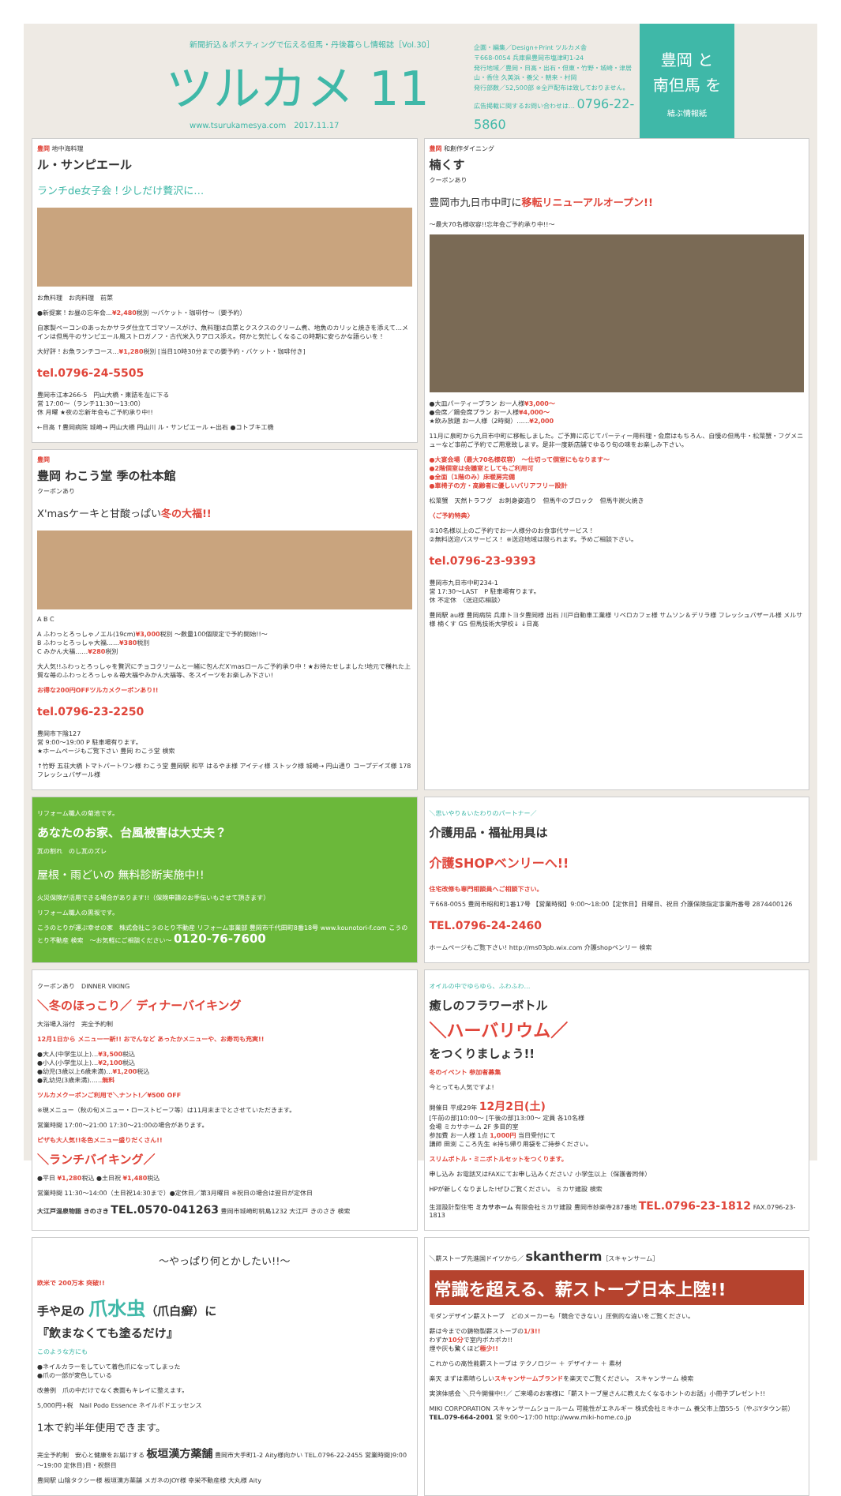新聞折込＆ポスティングで伝える但馬・丹後暮らし情報誌［Vol.30］
ツルカメ 11
www.tsurukamesya.com　2017.11.17
企画・編集／Design+Print ツルカメ舎
〒668-0054 兵庫県豊岡市塩津町1-24
発行地域／豊岡・日高・出石・但東・竹野・城崎・津居山・香住 久美浜・養父・朝来・村岡
発行部数／52,500部 ※全戸配布は致しておりません。
広告掲載に関するお問い合わせは… 0796-22-5860
豊岡 と
南但馬 を
結ぶ情報紙
豊岡 地中海料理
ル・サンピエール
ランチde女子会！少しだけ贅沢に…
お魚料理　お肉料理　前菜
●新提案！お昼の忘年会…¥2,480税別 ～バケット・珈琲付～（要予約）
自家製ベーコンのあったかサラダ仕立てゴマソースがけ、魚料理は白菜とクスクスのクリーム煮、地魚のカリッと焼きを添えて…メインは但馬牛のサンピエール風ストロガノフ・古代米入りアロス添え。何かと気忙しくなるこの時期に安らかな語らいを！
大好評！お魚ランチコース…¥1,280税別 [当日10時30分までの要予約・バケット・珈琲付き]
tel.0796-24-5505
豊岡市江本266-5　円山大橋・東詰を左に下る
営 17:00～（ランチ11:30～13:00）
休 月曜 ★夜の忘新年会もご予約承り中!!
←日高 ↑豊岡病院 城崎→ 円山大橋 円山川 ル・サンピエール ←出石 ●コトブキ工機
豊岡 和創作ダイニング
楠くす
クーポンあり
豊岡市九日市中町に移転リニューアルオープン!!
～最大70名様収容!!忘年会ご予約承り中!!～
●大皿パーティープラン お一人様¥3,000～
●会席／鍋会席プラン お一人様¥4,000～
★飲み放題 お一人様（2時間）……¥2,000
11月に泉町から九日市中町に移転しました。ご予算に応じてパーティー用料理・会席はもちろん、自慢の但馬牛・松葉蟹・フグメニューなど事前ご予約でご用意致します。是非一度新店舗でゆるり旬の味をお楽しみ下さい。
●大宴会場（最大70名様収容） ～仕切って個室にもなります～
●2階個室は会議室としてもご利用可
●全面（1階のみ）床暖房完備
●車椅子の方・高齢者に優しいバリアフリー設計
松葉蟹　天然トラフグ　お刺身姿造り　但馬牛のブロック　但馬牛炭火焼き
〈ご予約特典〉
①10名様以上のご予約でお一人様分のお食事代サービス！
②無料送迎バスサービス！ ※送迎地域は限られます。予めご相談下さい。
tel.0796-23-9393
豊岡市九日市中町234-1
営 17:30～LAST　P 駐車場有ります。
休 不定休　〈送迎応相談〉
豊岡駅 au様 豊岡病院 兵庫トヨタ豊岡様 出石 川戸自動車工業様 リベロカフェ様 サムソン＆デリラ様 フレッシュバザール様 メルサ様 楠くす GS 但馬技術大学校↓ ↓日高
豊岡
豊岡 わこう堂 季の杜本館
クーポンあり
X'masケーキと甘酸っぱい冬の大福!!
A B C
A ふわっとろっしゃノエル(19cm)¥3,000税別 ～数量100個限定で予約開始!!～
B ふわっとろっしゃ大福……¥380税別
C みかん大福……¥280税別
大人気!!ふわっとろっしゃを贅沢にチョコクリームと一緒に包んだX'masロールご予約承り中！★お待たせしました!地元で穫れた上質な苺のふわっとろっしゃ＆苺大福やみかん大福等、冬スイーツをお楽しみ下さい!
お得な200円OFFツルカメクーポンあり!!
tel.0796-23-2250
豊岡市下陰127
営 9:00～19:00 P 駐車場有ります。
★ホームページもご覧下さい 豊岡 わこう堂 検索
↑竹野 五荘大橋 トマトパートワン様 わこう堂 豊岡駅 和平 はるやま様 アイティ様 ストック様 城崎→ 円山通り コープデイズ様 178 フレッシュバザール様
リフォーム職人の菊池です。
あなたのお家、台風被害は大丈夫？
瓦の割れ　のし瓦のズレ
屋根・雨どいの 無料診断実施中!!
火災保険が活用できる場合があります!!（保険申請のお手伝いもさせて頂きます）
リフォーム職人の黒坂です。
こうのとりが運ぶ幸せの家　株式会社こうのとり不動産 リフォーム事業部 豊岡市千代田町8番18号 www.kounotori-f.com こうのとり不動産 検索　～お気軽にご相談ください～ 0120-76-7600
＼思いやり＆いたわりのパートナー／
介護用品・福祉用具は
介護SHOPベンリーへ!!
住宅改修も専門相談員へご相談下さい。
〒668-0055 豊岡市昭和町1番17号 【営業時間】9:00～18:00【定休日】日曜日、祝日 介護保険指定事業所番号 2874400126
TEL.0796-24-2460
ホームページもご覧下さい! http://ms03pb.wix.com 介護shopベンリー 検索
クーポンあり　DINNER VIKING
＼冬のほっこり／ ディナーバイキング
大浴場入浴付　完全予約制
12月1日から メニュー一新!! おでんなど あったかメニューや、お寿司も充実!!
●大人(中学生以上)…¥3,500税込
●小人(小学生以上)…¥2,100税込
●幼児(3歳以上6歳未満)…¥1,200税込
●乳幼児(3歳未満)……無料
ツルカメクーポンご利用で＼ナント!／¥500 OFF
※現メニュー（秋の旬メニュー・ローストビーフ等）は11月末までとさせていただきます。
営業時間 17:00～21:00 17:30～21:00の場合があります。
ピザも大人気!!冬色メニュー盛りだくさん!!
＼ランチバイキング／
●平日 ¥1,280税込 ●土日祝 ¥1,480税込
営業時間 11:30～14:00（土日祝14:30まで）●定休日／第3月曜日 ※祝日の場合は翌日が定休日
大江戸温泉物語 きのさき TEL.0570-041263 豊岡市城崎町桃島1232 大江戸 きのさき 検索
オイルの中でゆらゆら、ふわふわ…
癒しのフラワーボトル
＼ハーバリウム／
をつくりましょう!!
冬のイベント 参加者募集
今とっても人気ですよ!
開催日 平成29年 12月2日(土)
[午前の部]10:00～ [午後の部]13:00～ 定員 各10名様
会場 ミカサホーム 2F 多目的室
参加費 お一人様 1点 1,000円 当日受付にて
講師 田渕 こころ先生 ※持ち帰り用袋をご持参ください。
スリムボトル・ミニボトルセットをつくります。
申し込み お電話又はFAXにてお申し込みください♪ 小学生以上（保護者同伴）
HPが新しくなりました!ぜひご覧ください。 ミカサ建設 検索
生涯設計型住宅 ミカサホーム 有限会社ミカサ建設 豊岡市妙楽寺287番地 TEL.0796-23-1812 FAX.0796-23-1813
～やっぱり何とかしたい!!～
欧米で 200万本 突破!!
手や足の 爪水虫（爪白癬）に
『飲まなくても塗るだけ』
このような方にも
●ネイルカラーをしていて着色爪になってしまった
●爪の一部が変色している
改善例　爪の中だけでなく表面もキレイに整えます。
5,000円+税　Nail Podo Essence ネイルポドエッセンス
1本で約半年使用できます。
完全予約制　安心と健康をお届けする 板垣漢方薬舗 豊岡市大手町1-2 Aity様向かい TEL.0796-22-2455 営業時間)9:00～19:00 定休日)日・祝祭日
豊岡駅 山陰タクシー様 板垣漢方薬舗 メガネのJOY様 幸栄不動産様 大丸様 Aity
＼薪ストーブ先進国ドイツから／ skantherm［スキャンサーム］
常識を超える、薪ストーブ日本上陸!!
モダンデザイン薪ストーブ　どのメーカーも「競合できない」圧倒的な違いをご覧ください。
薪は今までの鋳物製薪ストーブの1/3!!
わずか10分で室内ポカポカ!!
煙や灰も驚くほど極少!!
これからの高性能薪ストーブは テクノロジー ＋ デザイナー ＋ 素材
楽天 まずは素晴らしいスキャンサームブランドを楽天でご覧ください。 スキャンサーム 検索
実演体感会 ＼只今開催中!!／ ご来場のお客様に「薪ストーブ屋さんに教えたくなるホントのお話」小冊子プレゼント!!
MIKI CORPORATION スキャンサームショールーム 可能性がエネルギー 株式会社ミキホーム 養父市上箇55-5（やぶYタウン前） TEL.079-664-2001 営 9:00～17:00 http://www.miki-home.co.jp